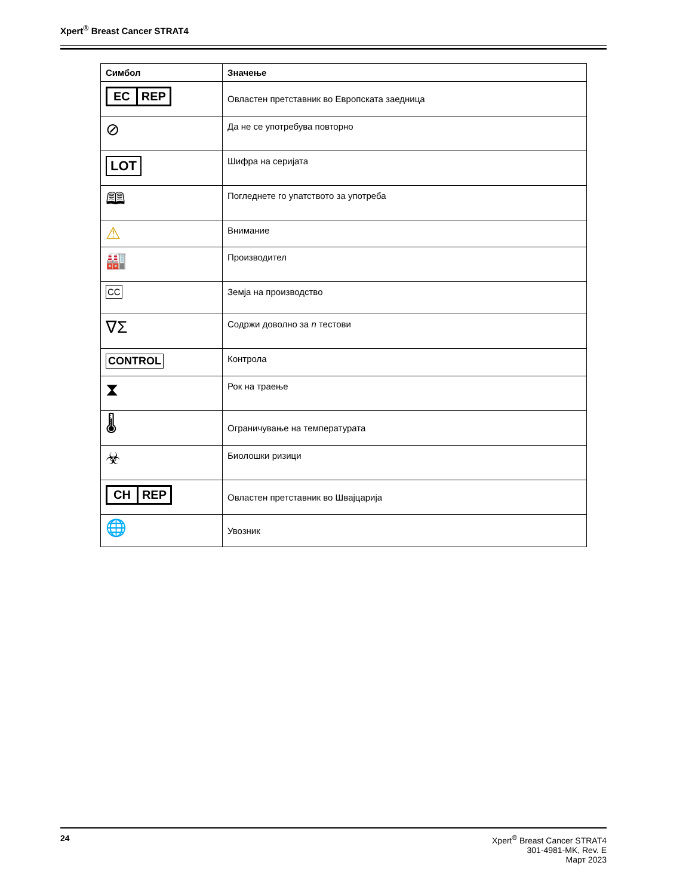Xpert<sup>®</sup> Breast Cancer STRAT4
| Симбол | Значење |
| --- | --- |
| EC REP | Овластен претставник во Европската заедница |
| ⊘ | Да не се употребува повторно |
| LOT | Шифра на серијата |
| 🕮 | Погледнете го упатството за употреба |
| ⚠ | Внимание |
| 🏭 | Производител |
| CC | Земја на производство |
| ∇Σ | Содржи доволно за n тестови |
| CONTROL | Контрола |
| ⧗ | Рок на траење |
| 🌡 | Ограничување на температурата |
| ☣ | Биолошки ризици |
| CH REP | Овластен претставник во Швајцарија |
| 🌐 | Увозник |
24 Xpert<sup>®</sup> Breast Cancer STRAT4
301-4981-MK, Rev. E
Март 2023